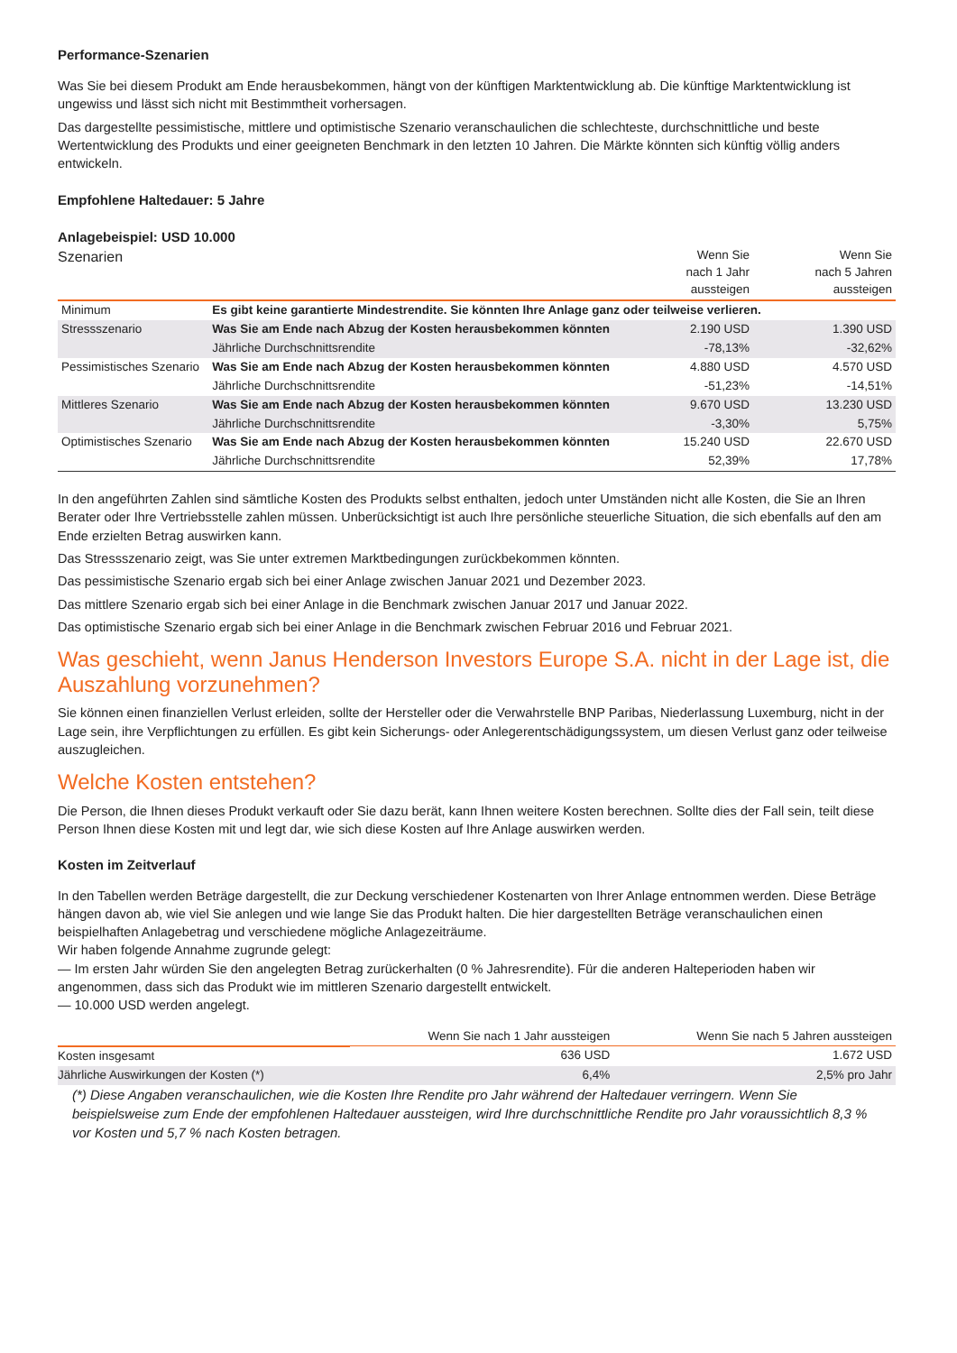Performance-Szenarien
Was Sie bei diesem Produkt am Ende herausbekommen, hängt von der künftigen Marktentwicklung ab. Die künftige Marktentwicklung ist ungewiss und lässt sich nicht mit Bestimmtheit vorhersagen.
Das dargestellte pessimistische, mittlere und optimistische Szenario veranschaulichen die schlechteste, durchschnittliche und beste Wertentwicklung des Produkts und einer geeigneten Benchmark in den letzten 10 Jahren. Die Märkte könnten sich künftig völlig anders entwickeln.
Empfohlene Haltedauer: 5 Jahre
Anlagebeispiel: USD 10.000
| Szenarien | | Wenn Sie nach 1 Jahr aussteigen | Wenn Sie nach 5 Jahren aussteigen |
| --- | --- | --- | --- |
| Minimum | Es gibt keine garantierte Mindestrendite. Sie könnten Ihre Anlage ganz oder teilweise verlieren. | | |
| Stressszenario | Was Sie am Ende nach Abzug der Kosten herausbekommen könnten | 2.190 USD | 1.390 USD |
| | Jährliche Durchschnittsrendite | -78,13% | -32,62% |
| Pessimistisches Szenario | Was Sie am Ende nach Abzug der Kosten herausbekommen könnten | 4.880 USD | 4.570 USD |
| | Jährliche Durchschnittsrendite | -51,23% | -14,51% |
| Mittleres Szenario | Was Sie am Ende nach Abzug der Kosten herausbekommen könnten | 9.670 USD | 13.230 USD |
| | Jährliche Durchschnittsrendite | -3,30% | 5,75% |
| Optimistisches Szenario | Was Sie am Ende nach Abzug der Kosten herausbekommen könnten | 15.240 USD | 22.670 USD |
| | Jährliche Durchschnittsrendite | 52,39% | 17,78% |
In den angeführten Zahlen sind sämtliche Kosten des Produkts selbst enthalten, jedoch unter Umständen nicht alle Kosten, die Sie an Ihren Berater oder Ihre Vertriebsstelle zahlen müssen. Unberücksichtigt ist auch Ihre persönliche steuerliche Situation, die sich ebenfalls auf den am Ende erzielten Betrag auswirken kann.
Das Stressszenario zeigt, was Sie unter extremen Marktbedingungen zurückbekommen könnten.
Das pessimistische Szenario ergab sich bei einer Anlage zwischen Januar 2021 und Dezember 2023.
Das mittlere Szenario ergab sich bei einer Anlage in die Benchmark zwischen Januar 2017 und Januar 2022.
Das optimistische Szenario ergab sich bei einer Anlage in die Benchmark zwischen Februar 2016 und Februar 2021.
Was geschieht, wenn Janus Henderson Investors Europe S.A. nicht in der Lage ist, die Auszahlung vorzunehmen?
Sie können einen finanziellen Verlust erleiden, sollte der Hersteller oder die Verwahrstelle BNP Paribas, Niederlassung Luxemburg, nicht in der Lage sein, ihre Verpflichtungen zu erfüllen. Es gibt kein Sicherungs- oder Anlegerentschädigungssystem, um diesen Verlust ganz oder teilweise auszugleichen.
Welche Kosten entstehen?
Die Person, die Ihnen dieses Produkt verkauft oder Sie dazu berät, kann Ihnen weitere Kosten berechnen. Sollte dies der Fall sein, teilt diese Person Ihnen diese Kosten mit und legt dar, wie sich diese Kosten auf Ihre Anlage auswirken werden.
Kosten im Zeitverlauf
In den Tabellen werden Beträge dargestellt, die zur Deckung verschiedener Kostenarten von Ihrer Anlage entnommen werden. Diese Beträge hängen davon ab, wie viel Sie anlegen und wie lange Sie das Produkt halten. Die hier dargestellten Beträge veranschaulichen einen beispielhaften Anlagebetrag und verschiedene mögliche Anlagezeiträume.
Wir haben folgende Annahme zugrunde gelegt:
— Im ersten Jahr würden Sie den angelegten Betrag zurückerhalten (0 % Jahresrendite). Für die anderen Halteperioden haben wir angenommen, dass sich das Produkt wie im mittleren Szenario dargestellt entwickelt.
— 10.000 USD werden angelegt.
| | Wenn Sie nach 1 Jahr aussteigen | Wenn Sie nach 5 Jahren aussteigen |
| --- | --- | --- |
| Kosten insgesamt | 636 USD | 1.672 USD |
| Jährliche Auswirkungen der Kosten (*) | 6,4% | 2,5% pro Jahr |
(*) Diese Angaben veranschaulichen, wie die Kosten Ihre Rendite pro Jahr während der Haltedauer verringern. Wenn Sie beispielsweise zum Ende der empfohlenen Haltedauer aussteigen, wird Ihre durchschnittliche Rendite pro Jahr voraussichtlich 8,3 % vor Kosten und 5,7 % nach Kosten betragen.